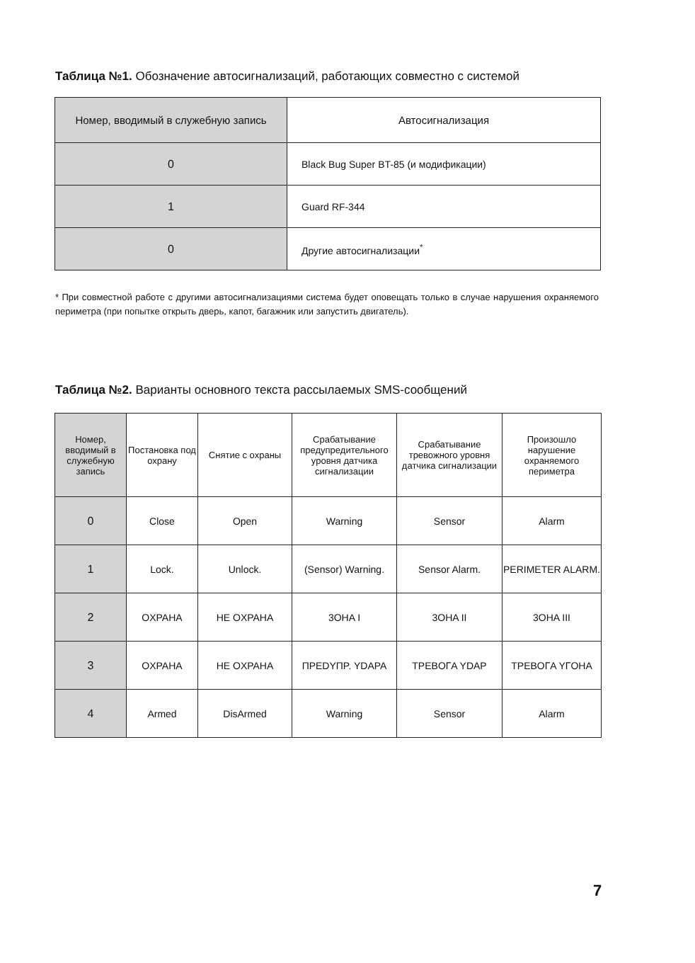Таблица №1. Обозначение автосигнализаций, работающих совместно с системой
| Номер, вводимый в служебную запись | Автосигнализация |
| --- | --- |
| 0 | Black Bug Super BT-85 (и модификации) |
| 1 | Guard RF-344 |
| 0 | Другие автосигнализации<sup>*</sup> |
* При совместной работе с другими автосигнализациями система будет оповещать только в случае нарушения охраняемого периметра (при попытке открыть дверь, капот, багажник или запустить двигатель).
Таблица №2. Варианты основного текста рассылаемых SMS-сообщений
| Номер, вводимый в служебную запись | Постановка под охрану | Снятие с охраны | Срабатывание предупредительного уровня датчика сигнализации | Срабатывание тревожного уровня датчика сигнализации | Произошло нарушение охраняемого периметра |
| --- | --- | --- | --- | --- | --- |
| 0 | Close | Open | Warning | Sensor | Alarm |
| 1 | Lock. | Unlock. | (Sensor) Warning. | Sensor Alarm. | PERIMETER ALARM. |
| 2 | OXPAHA | HE OXPAHA | 3OHA I | 3OHA II | 3OHA III |
| 3 | OXPAHA | HE OXPAHA | ПPEDYПP. YDAPA | TPEBOГA YDAP | TPEBOГA YГOHA |
| 4 | Armed | DisArmed | Warning | Sensor | Alarm |
7